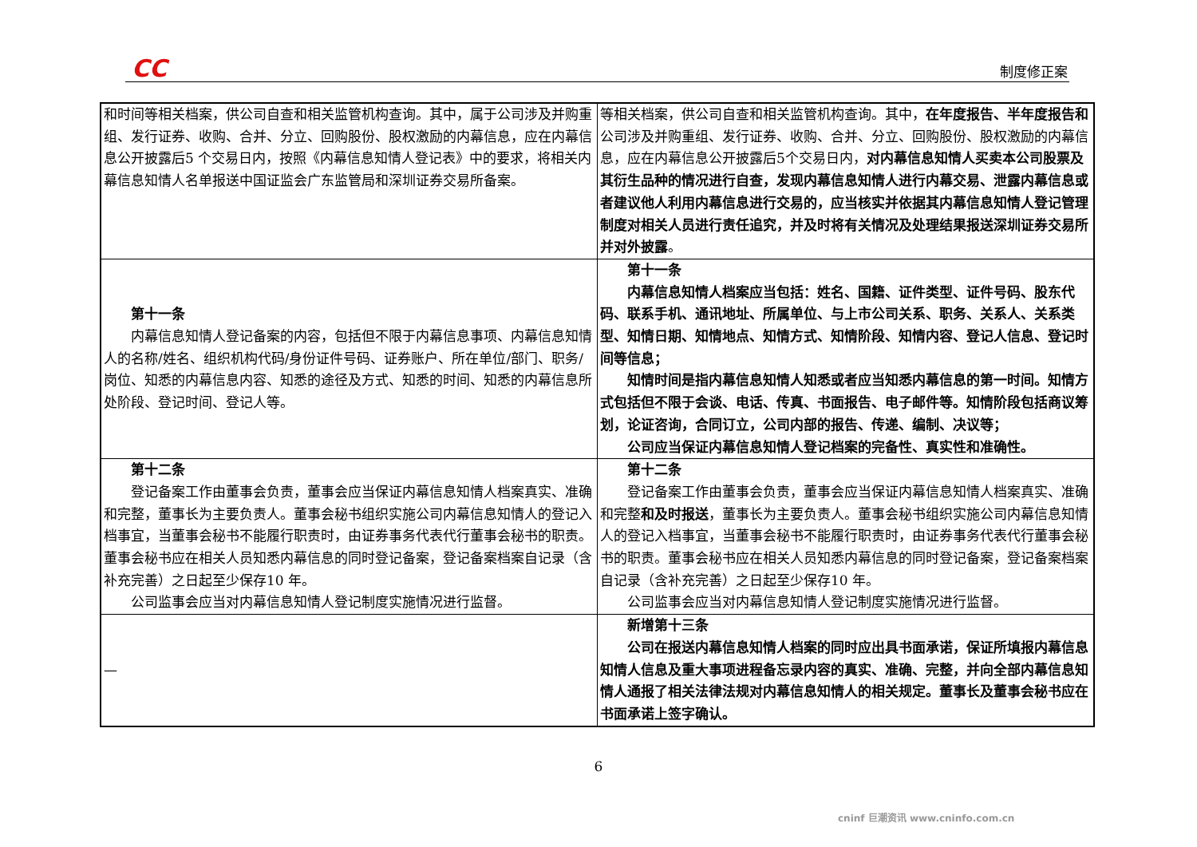CC 制度修正案
| 和时间等相关档案，供公司自查和相关监管机构查询。其中，属于公司涉及并购重组、发行证券、收购、合并、分立、回购股份、股权激励的内幕信息，应在内幕信息公开披露后5 个交易日内，按照《内幕信息知情人登记表》中的要求，将相关内幕信息知情人名单报送中国证监会广东监管局和深圳证券交易所备案。 | 等相关档案，供公司自查和相关监管机构查询。其中， 在年度报告、半年度报告和 公司涉及并购重组、发行证券、收购、合并、分立、回购股份、股权激励的内幕信息，应在内幕信息公开披露后5个交易日内， 对内幕信息知情人买卖本公司股票及其衍生品种的情况进行自查，发现内幕信息知情人进行内幕交易、泄露内幕信息或者建议他人利用内幕信息进行交易的，应当核实并依据其内幕信息知情人登记管理制度对相关人员进行责任追究，并及时将有关情况及处理结果报送深圳证券交易所并对外披露 。 |
| 第十一条 内幕信息知情人登记备案的内容，包括但不限于内幕信息事项、内幕信息知情人的名称/姓名、组织机构代码/身份证件号码、证券账户、所在单位/部门、职务/岗位、知悉的内幕信息内容、知悉的途径及方式、知悉的时间、知悉的内幕信息所处阶段、登记时间、登记人等。 | 第十一条 内幕信息知情人档案应当包括：姓名、国籍、证件类型、证件号码、股东代码、联系手机、通讯地址、所属单位、与上市公司关系、职务、关系人、关系类型、知情日期、知情地点、知情方式、知情阶段、知情内容、登记人信息、登记时间等信息； 知情时间是指内幕信息知情人知悉或者应当知悉内幕信息的第一时间。知情方式包括但不限于会谈、电话、传真、书面报告、电子邮件等。知情阶段包括商议筹划，论证咨询，合同订立，公司内部的报告、传递、编制、决议等； 公司应当保证内幕信息知情人登记档案的完备性、真实性和准确性。 |
| 第十二条 登记备案工作由董事会负责，董事会应当保证内幕信息知情人档案真实、准确和完整，董事长为主要负责人。董事会秘书组织实施公司内幕信息知情人的登记入档事宜，当董事会秘书不能履行职责时，由证券事务代表代行董事会秘书的职责。董事会秘书应在相关人员知悉内幕信息的同时登记备案，登记备案档案自记录（含补充完善）之日起至少保存10 年。 公司监事会应当对内幕信息知情人登记制度实施情况进行监督。 | 第十二条 登记备案工作由董事会负责，董事会应当保证内幕信息知情人档案真实、准确和完整 和及时报送 ，董事长为主要负责人。董事会秘书组织实施公司内幕信息知情人的登记入档事宜，当董事会秘书不能履行职责时，由证券事务代表代行董事会秘书的职责。董事会秘书应在相关人员知悉内幕信息的同时登记备案，登记备案档案自记录（含补充完善）之日起至少保存10 年。 公司监事会应当对内幕信息知情人登记制度实施情况进行监督。 |
| — | 新增第十三条 公司在报送内幕信息知情人档案的同时应出具书面承诺，保证所填报内幕信息知情人信息及重大事项进程备忘录内容的真实、准确、完整，并向全部内幕信息知情人通报了相关法律法规对内幕信息知情人的相关规定。董事长及董事会秘书应在书面承诺上签字确认。 |
6
cninf 巨潮资讯 www.cninfo.com.cn